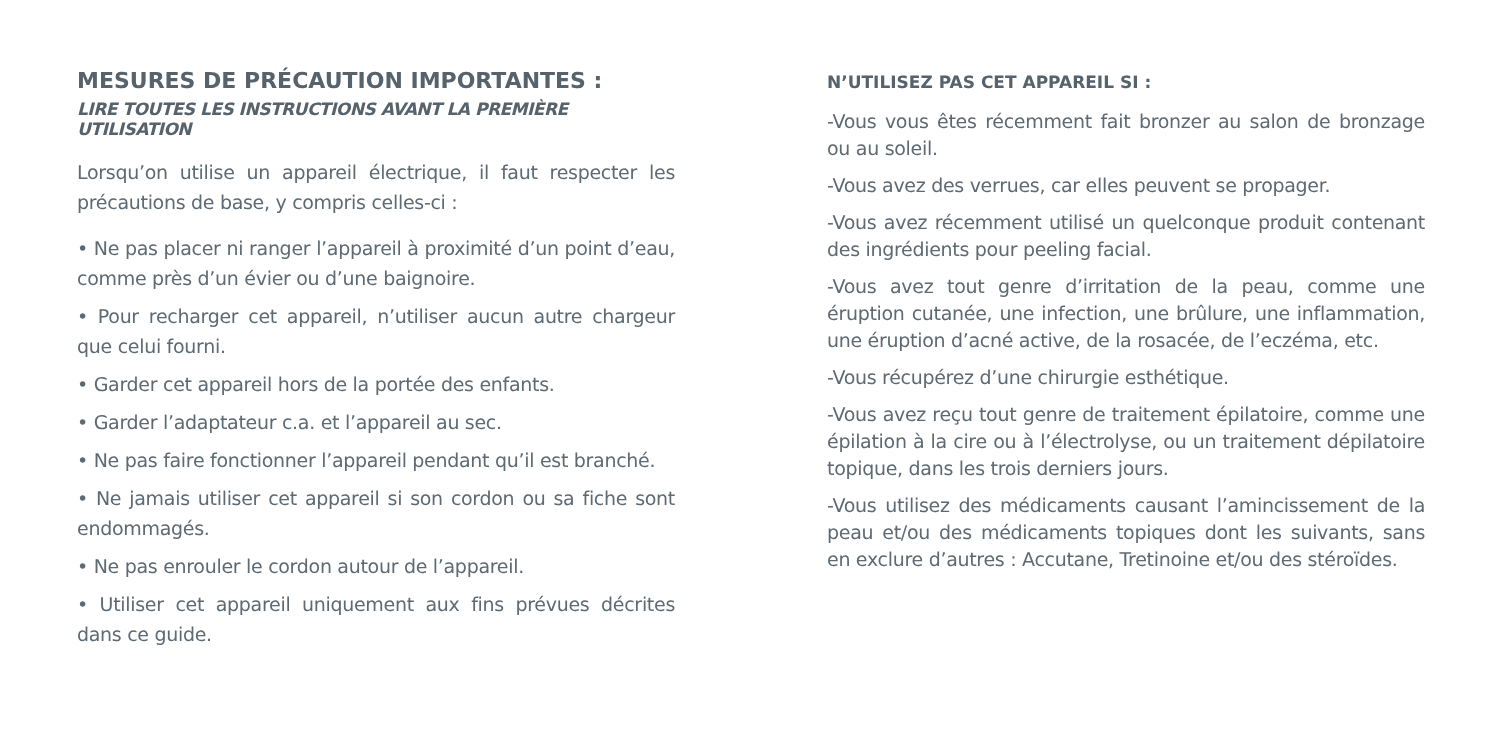MESURES DE PRÉCAUTION IMPORTANTES :
LIRE TOUTES LES INSTRUCTIONS AVANT LA PREMIÈRE UTILISATION
Lorsqu’on utilise un appareil électrique, il faut respecter les précautions de base, y compris celles-ci :
• Ne pas placer ni ranger l’appareil à proximité d’un point d’eau, comme près d’un évier ou d’une baignoire.
• Pour recharger cet appareil, n’utiliser aucun autre chargeur que celui fourni.
• Garder cet appareil hors de la portée des enfants.
• Garder l’adaptateur c.a. et l’appareil au sec.
• Ne pas faire fonctionner l’appareil pendant qu’il est branché.
• Ne jamais utiliser cet appareil si son cordon ou sa fiche sont endommagés.
• Ne pas enrouler le cordon autour de l’appareil.
• Utiliser cet appareil uniquement aux fins prévues décrites dans ce guide.
N’UTILISEZ PAS CET APPAREIL SI :
-Vous vous êtes récemment fait bronzer au salon de bronzage ou au soleil.
-Vous avez des verrues, car elles peuvent se propager.
-Vous avez récemment utilisé un quelconque produit contenant des ingrédients pour peeling facial.
-Vous avez tout genre d’irritation de la peau, comme une éruption cutanée, une infection, une brûlure, une inflammation, une éruption d’acné active, de la rosacée, de l’eczéma, etc.
-Vous récupérez d’une chirurgie esthétique.
-Vous avez reçu tout genre de traitement épilatoire, comme une épilation à la cire ou à l’électrolyse, ou un traitement dépilatoire topique, dans les trois derniers jours.
-Vous utilisez des médicaments causant l’amincissement de la peau et/ou des médicaments topiques dont les suivants, sans en exclure d’autres : Accutane, Tretinoine et/ou des stéroïdes.